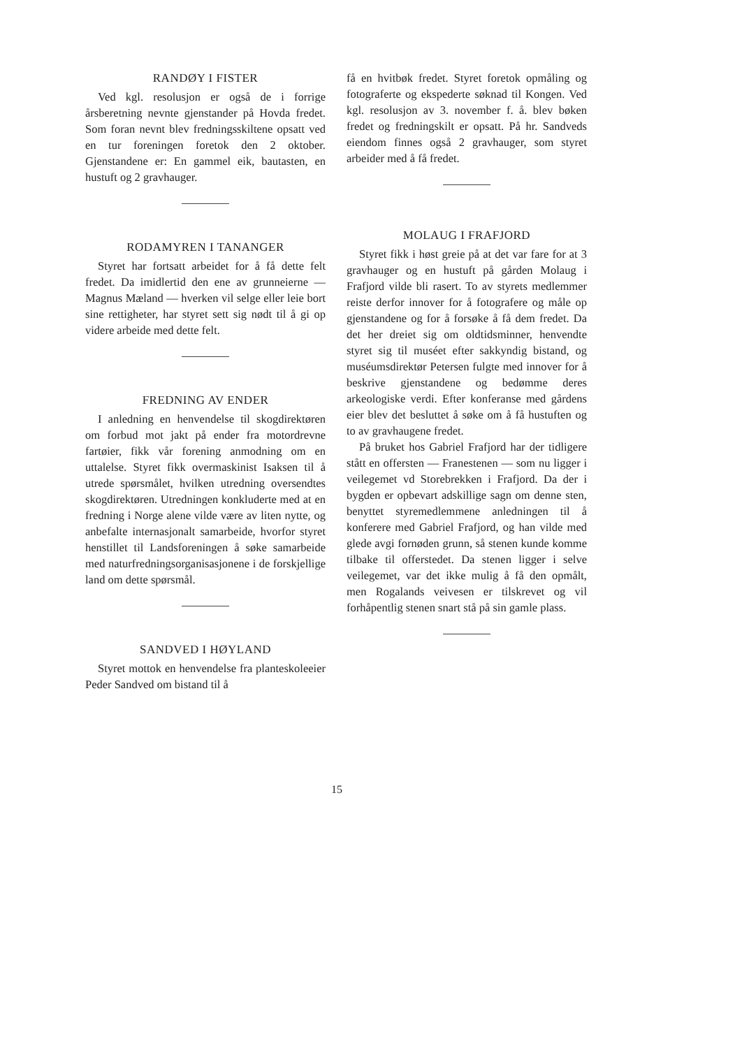RANDØY I FISTER
Ved kgl. resolusjon er også de i forrige årsberetning nevnte gjenstander på Hovda fredet. Som foran nevnt blev fredningsskiltene opsatt ved en tur foreningen foretok den 2 oktober. Gjenstandene er: En gammel eik, bautasten, en hustuft og 2 gravhauger.
RODAMYREN I TANANGER
Styret har fortsatt arbeidet for å få dette felt fredet. Da imidlertid den ene av grunneierne — Magnus Mæland — hverken vil selge eller leie bort sine rettigheter, har styret sett sig nødt til å gi op videre arbeide med dette felt.
FREDNING AV ENDER
I anledning en henvendelse til skogdirektøren om forbud mot jakt på ender fra motordrevne fartøier, fikk vår forening anmodning om en uttalelse. Styret fikk overmaskinist Isaksen til å utrede spørsmålet, hvilken utredning oversendtes skogdirektøren. Utredningen konkluderte med at en fredning i Norge alene vilde være av liten nytte, og anbefalte internasjonalt samarbeide, hvorfor styret henstillet til Landsforeningen å søke samarbeide med naturfredningsorganisasjonene i de forskjellige land om dette spørsmål.
SANDVED I HØYLAND
Styret mottok en henvendelse fra planteskoleeier Peder Sandved om bistand til å
få en hvitbøk fredet. Styret foretok opmåling og fotograferte og ekspederte søknad til Kongen. Ved kgl. resolusjon av 3. november f. å. blev bøken fredet og fredningskilt er opsatt. På hr. Sandveds eiendom finnes også 2 gravhauger, som styret arbeider med å få fredet.
MOLAUG I FRAFJORD
Styret fikk i høst greie på at det var fare for at 3 gravhauger og en hustuft på gården Molaug i Frafjord vilde bli rasert. To av styrets medlemmer reiste derfor innover for å fotografere og måle op gjenstandene og for å forsøke å få dem fredet. Da det her dreiet sig om oldtidsminner, henvendte styret sig til muséet efter sakkyndig bistand, og muséumsdirektør Petersen fulgte med innover for å beskrive gjenstandene og bedømme deres arkeologiske verdi. Efter konferanse med gårdens eier blev det besluttet å søke om å få hustuften og to av gravhaugene fredet.
På bruket hos Gabriel Frafjord har der tidligere stått en offersten — Franestenen — som nu ligger i veilegemet vd Storebrekken i Frafjord. Da der i bygden er opbevart adskillige sagn om denne sten, benyttet styremedlemmene anledningen til å konferere med Gabriel Frafjord, og han vilde med glede avgi fornøden grunn, så stenen kunde komme tilbake til offerstedet. Da stenen ligger i selve veilegemet, var det ikke mulig å få den opmålt, men Rogalands veivesen er tilskrevet og vil forhåpentlig stenen snart stå på sin gamle plass.
15